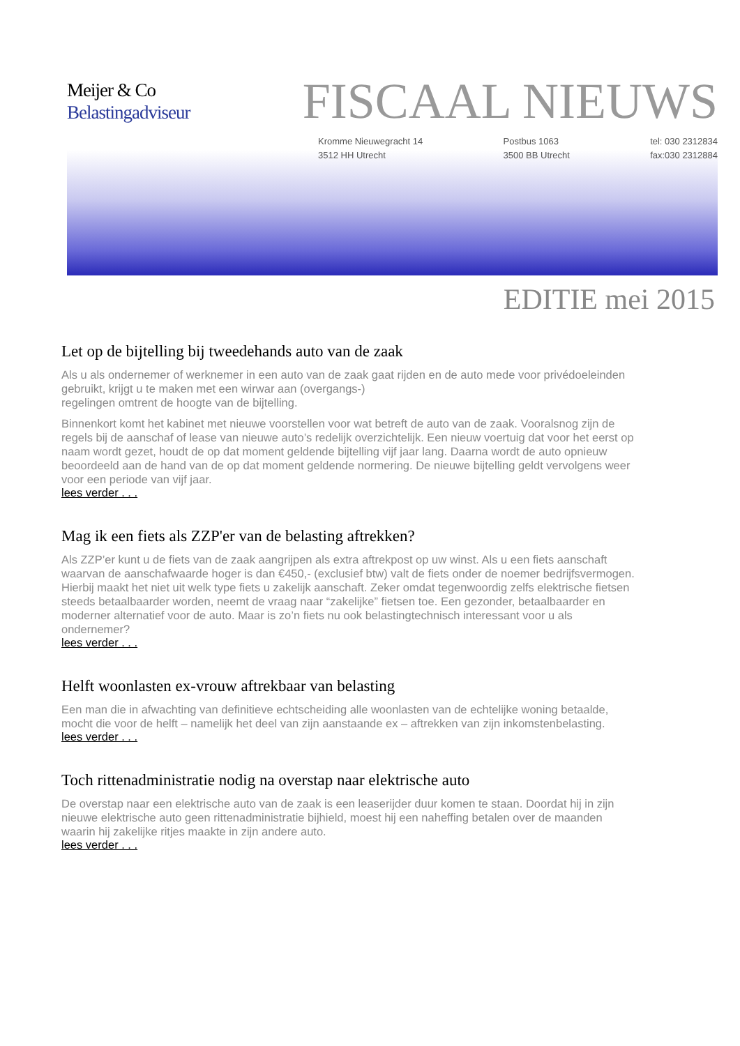Meijer & Co
Belastingadviseur
FISCAAL NIEUWS
Kromme Nieuwegracht 14
3512 HH Utrecht
Postbus 1063
3500 BB Utrecht
tel: 030 2312834
fax:030 2312884
EDITIE mei 2015
Let op de bijtelling bij tweedehands auto van de zaak
Als u als ondernemer of werknemer in een auto van de zaak gaat rijden en de auto mede voor privédoeleinden gebruikt, krijgt u te maken met een wirwar aan (overgangs-)
regelingen omtrent de hoogte van de bijtelling.
Binnenkort komt het kabinet met nieuwe voorstellen voor wat betreft de auto van de zaak. Vooralsnog zijn de regels bij de aanschaf of lease van nieuwe auto’s redelijk overzichtelijk. Een nieuw voertuig dat voor het eerst op naam wordt gezet, houdt de op dat moment geldende bijtelling vijf jaar lang. Daarna wordt de auto opnieuw beoordeeld aan de hand van de op dat moment geldende normering. De nieuwe bijtelling geldt vervolgens weer voor een periode van vijf jaar.
lees verder . . .
Mag ik een fiets als ZZP'er van de belasting aftrekken?
Als ZZP’er kunt u de fiets van de zaak aangrijpen als extra aftrekpost op uw winst. Als u een fiets aanschaft waarvan de aanschafwaarde hoger is dan €450,- (exclusief btw) valt de fiets onder de noemer bedrijfsvermogen. Hierbij maakt het niet uit welk type fiets u zakelijk aanschaft. Zeker omdat tegenwoordig zelfs elektrische fietsen steeds betaalbaarder worden, neemt de vraag naar “zakelijke” fietsen toe. Een gezonder, betaalbaarder en moderner alternatief voor de auto. Maar is zo’n fiets nu ook belastingtechnisch interessant voor u als ondernemer?
lees verder . . .
Helft woonlasten ex-vrouw aftrekbaar van belasting
Een man die in afwachting van definitieve echtscheiding alle woonlasten van de echtelijke woning betaalde, mocht die voor de helft – namelijk het deel van zijn aanstaande ex – aftrekken van zijn inkomstenbelasting.
lees verder . . .
Toch rittenadministratie nodig na overstap naar elektrische auto
De overstap naar een elektrische auto van de zaak is een leaserijder duur komen te staan. Doordat hij in zijn nieuwe elektrische auto geen rittenadministratie bijhield, moest hij een naheffing betalen over de maanden waarin hij zakelijke ritjes maakte in zijn andere auto.
lees verder . . .